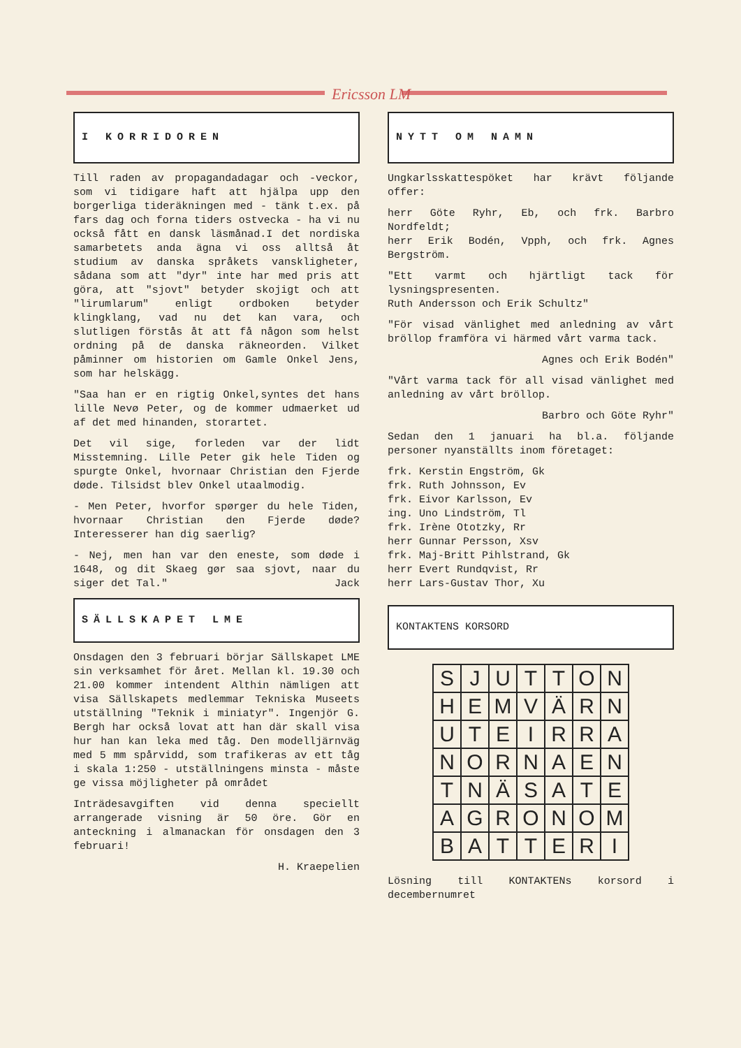Ericsson LM
I KORRIDOREN
Till raden av propagandadagar och -veckor, som vi tidigare haft att hjälpa upp den borgerliga tideräkningen med - tänk t.ex. på fars dag och forna tiders ostvecka - ha vi nu också fått en dansk läsmånad.I det nordiska samarbetets anda ägna vi oss alltså åt studium av danska språkets vanskligheter, sådana som att "dyr" inte har med pris att göra, att "sjovt" betyder skojigt och att "lirumlarum" enligt ordboken betyder klingklang, vad nu det kan vara, och slutligen förstås åt att få någon som helst ordning på de danska räkneorden. Vilket påminner om historien om Gamle Onkel Jens, som har helskägg.
"Saa han er en rigtig Onkel,syntes det hans lille Nevø Peter, og de kommer udmaerket ud af det med hinanden, storartet.
Det vil sige, forleden var der lidt Misstemning. Lille Peter gik hele Tiden og spurgte Onkel, hvornaar Christian den Fjerde døde. Tilsidst blev Onkel utaalmodig.
- Men Peter, hvorfor spørger du hele Tiden, hvornaar Christian den Fjerde døde? Interesserer han dig saerlig?
- Nej, men han var den eneste, som døde i 1648, og dit Skaeg gør saa sjovt, naar du siger det Tal." Jack
SÄLLSKAPET LME
Onsdagen den 3 februari börjar Sällskapet LME sin verksamhet för året. Mellan kl. 19.30 och 21.00 kommer intendent Althin nämligen att visa Sällskapets medlemmar Tekniska Museets utställning "Teknik i miniatyr". Ingenjör G. Bergh har också lovat att han där skall visa hur han kan leka med tåg. Den modelljärnväg med 5 mm spårvidd, som trafikeras av ett tåg i skala 1:250 - utställningens minsta - måste ge vissa möjligheter på området
Inträdesavgiften vid denna speciellt arrangerade visning är 50 öre. Gör en anteckning i almanackan för onsdagen den 3 februari!
H. Kraepelien
NYTT OM NAMN
Ungkarlsskattespöket har krävt följande offer:
herr Göte Ryhr, Eb, och frk. Barbro Nordfeldt;
herr Erik Bodén, Vpph, och frk. Agnes Bergström.
"Ett varmt och hjärtligt tack för lysningspresenten.
Ruth Andersson och Erik Schultz"
"För visad vänlighet med anledning av vårt bröllop framföra vi härmed vårt varma tack.
Agnes och Erik Bodén"
"Vårt varma tack för all visad vänlighet med anledning av vårt bröllop.
Barbro och Göte Ryhr"
Sedan den 1 januari ha bl.a. följande personer nyanställts inom företaget:
frk. Kerstin Engström, Gk
frk. Ruth Johnsson, Ev
frk. Eivor Karlsson, Ev
ing. Uno Lindström, Tl
frk. Irène Ototzky, Rr
herr Gunnar Persson, Xsv
frk. Maj-Britt Pihlstrand, Gk
herr Evert Rundqvist, Rr
herr Lars-Gustav Thor, Xu
KONTAKTENS KORSORD
| S | J | U | T | T | O | N |
| H | E | M | V | Ä | R | N |
| U | T | E | I | R | R | A |
| N | O | R | N | A | E | N |
| T | N | Ä | S | A | T | E |
| A | G | R | O | N | O | M |
| B | A | T | T | E | R | I |
Lösning till KONTAKTENs korsord i decembernumret